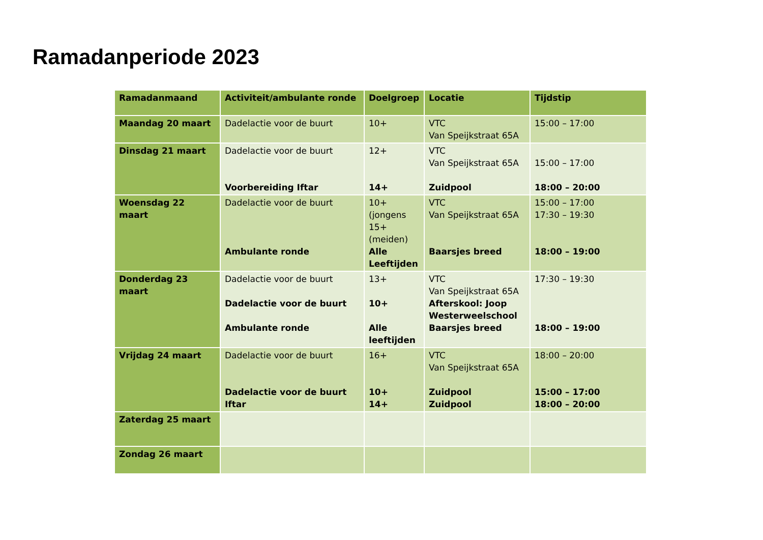Ramadanperiode 2023
| Ramadanmaand | Activiteit/ambulante ronde | Doelgroep | Locatie | Tijdstip |
| --- | --- | --- | --- | --- |
| Maandag 20 maart | Dadelactie voor de buurt | 10+ | VTC Van Speijkstraat 65A | 15:00 – 17:00 |
| Dinsdag 21 maart | Dadelactie voor de buurt Voorbereiding Iftar | 12+ 14+ | VTC Van Speijkstraat 65A Zuidpool | 15:00 – 17:00 18:00 – 20:00 |
| Woensdag 22 maart | Dadelactie voor de buurt Ambulante ronde | 10+ (jongens 15+ (meiden) Alle Leeftijden | VTC Van Speijkstraat 65A Baarsjes breed | 15:00 – 17:00 17:30 – 19:30 18:00 – 19:00 |
| Donderdag 23 maart | Dadelactie voor de buurt Dadelactie voor de buurt Ambulante ronde | 13+ 10+ Alle leeftijden | VTC Van Speijkstraat 65A Afterskool: Joop Westerweelschool Baarsjes breed | 17:30 – 19:30 18:00 – 19:00 |
| Vrijdag 24 maart | Dadelactie voor de buurt Dadelactie voor de buurt Iftar | 16+ 10+ 14+ | VTC Van Speijkstraat 65A Zuidpool Zuidpool | 18:00 – 20:00 15:00 – 17:00 18:00 – 20:00 |
| Zaterdag 25 maart | | | | |
| Zondag 26 maart | | | | |